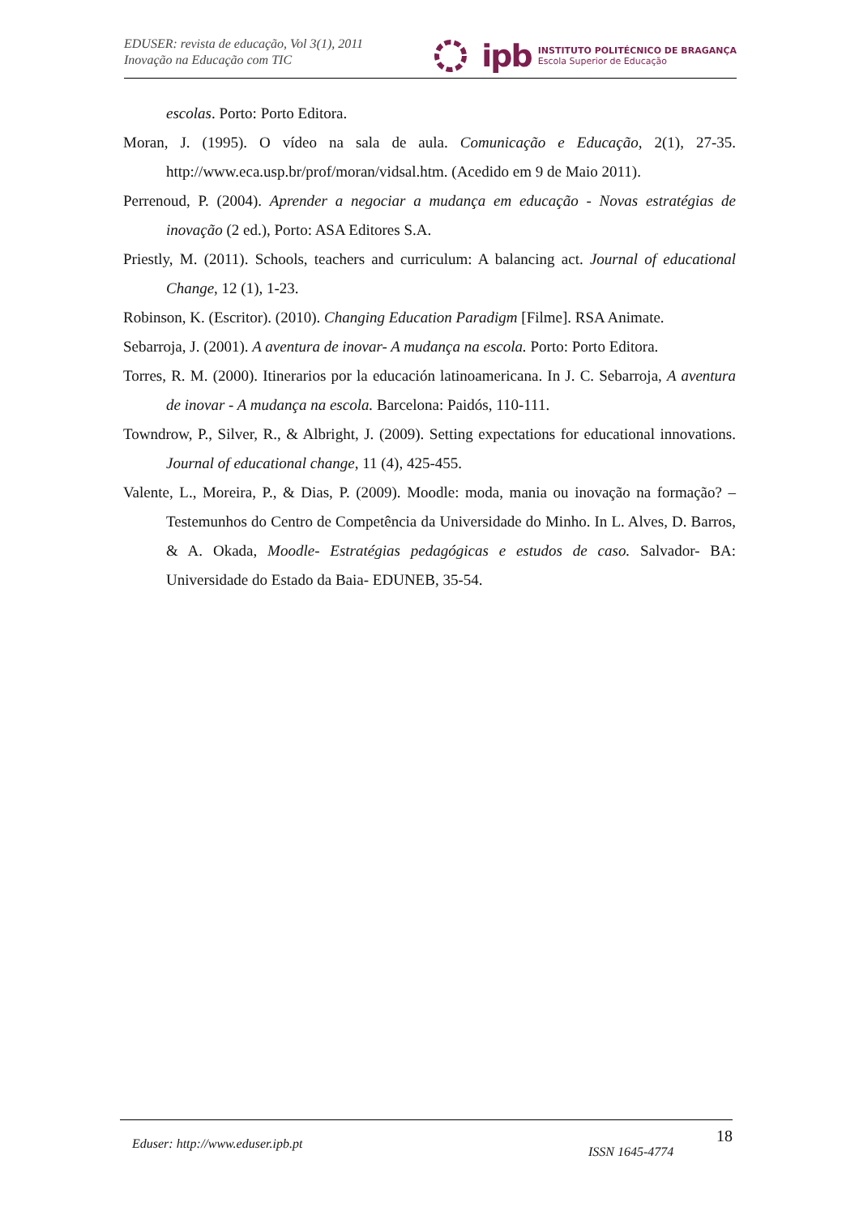EDUSER: revista de educação, Vol 3(1), 2011
Inovação na Educação com TIC
ipb
INSTITUTO POLITÉCNICO DE BRAGANÇA
Escola Superior de Educação
escolas. Porto: Porto Editora.
Moran, J. (1995). O vídeo na sala de aula. Comunicação e Educação, 2(1), 27-35. http://www.eca.usp.br/prof/moran/vidsal.htm. (Acedido em 9 de Maio 2011).
Perrenoud, P. (2004). Aprender a negociar a mudança em educação - Novas estratégias de inovação (2 ed.), Porto: ASA Editores S.A.
Priestly, M. (2011). Schools, teachers and curriculum: A balancing act. Journal of educational Change, 12 (1), 1-23.
Robinson, K. (Escritor). (2010). Changing Education Paradigm [Filme]. RSA Animate.
Sebarroja, J. (2001). A aventura de inovar- A mudança na escola. Porto: Porto Editora.
Torres, R. M. (2000). Itinerarios por la educación latinoamericana. In J. C. Sebarroja, A aventura de inovar - A mudança na escola. Barcelona: Paidós, 110-111.
Towndrow, P., Silver, R., & Albright, J. (2009). Setting expectations for educational innovations. Journal of educational change, 11 (4), 425-455.
Valente, L., Moreira, P., & Dias, P. (2009). Moodle: moda, mania ou inovação na formação? – Testemunhos do Centro de Competência da Universidade do Minho. In L. Alves, D. Barros, & A. Okada, Moodle- Estratégias pedagógicas e estudos de caso. Salvador- BA: Universidade do Estado da Baia- EDUNEB, 35-54.
Eduser: http://www.eduser.ipb.pt
ISSN 1645-4774
18